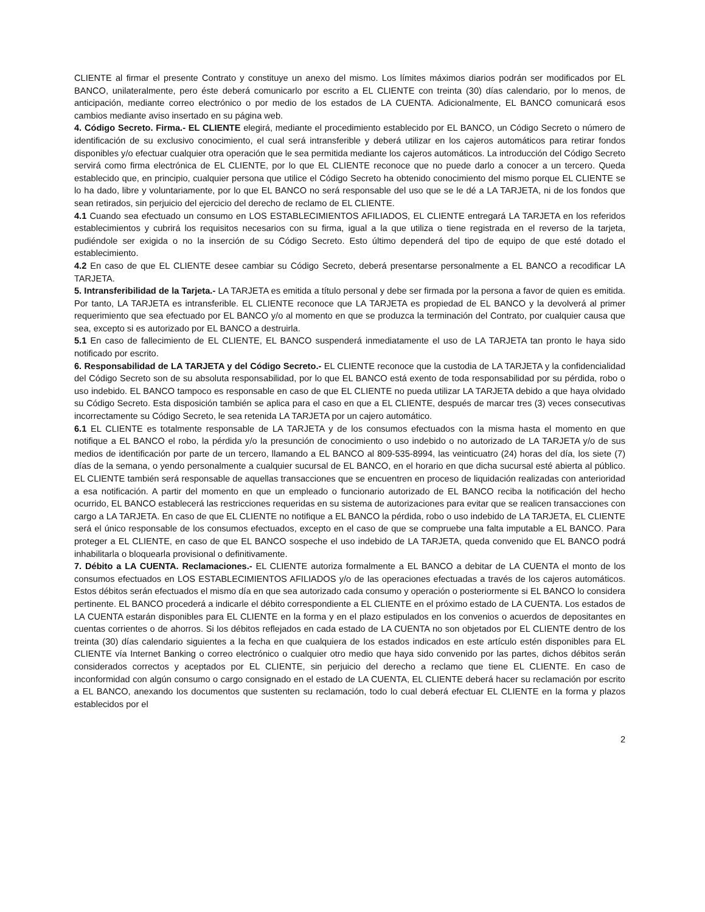CLIENTE al firmar el presente Contrato y constituye un anexo del mismo. Los límites máximos diarios podrán ser modificados por EL BANCO, unilateralmente, pero éste deberá comunicarlo por escrito a EL CLIENTE con treinta (30) días calendario, por lo menos, de anticipación, mediante correo electrónico o por medio de los estados de LA CUENTA. Adicionalmente, EL BANCO comunicará esos cambios mediante aviso insertado en su página web.
4. Código Secreto. Firma.- EL CLIENTE elegirá, mediante el procedimiento establecido por EL BANCO, un Código Secreto o número de identificación de su exclusivo conocimiento, el cual será intransferible y deberá utilizar en los cajeros automáticos para retirar fondos disponibles y/o efectuar cualquier otra operación que le sea permitida mediante los cajeros automáticos. La introducción del Código Secreto servirá como firma electrónica de EL CLIENTE, por lo que EL CLIENTE reconoce que no puede darlo a conocer a un tercero. Queda establecido que, en principio, cualquier persona que utilice el Código Secreto ha obtenido conocimiento del mismo porque EL CLIENTE se lo ha dado, libre y voluntariamente, por lo que EL BANCO no será responsable del uso que se le dé a LA TARJETA, ni de los fondos que sean retirados, sin perjuicio del ejercicio del derecho de reclamo de EL CLIENTE.
4.1 Cuando sea efectuado un consumo en LOS ESTABLECIMIENTOS AFILIADOS, EL CLIENTE entregará LA TARJETA en los referidos establecimientos y cubrirá los requisitos necesarios con su firma, igual a la que utiliza o tiene registrada en el reverso de la tarjeta, pudiéndole ser exigida o no la inserción de su Código Secreto. Esto último dependerá del tipo de equipo de que esté dotado el establecimiento.
4.2 En caso de que EL CLIENTE desee cambiar su Código Secreto, deberá presentarse personalmente a EL BANCO a recodificar LA TARJETA.
5. Intransferibilidad de la Tarjeta.- LA TARJETA es emitida a título personal y debe ser firmada por la persona a favor de quien es emitida. Por tanto, LA TARJETA es intransferible. EL CLIENTE reconoce que LA TARJETA es propiedad de EL BANCO y la devolverá al primer requerimiento que sea efectuado por EL BANCO y/o al momento en que se produzca la terminación del Contrato, por cualquier causa que sea, excepto si es autorizado por EL BANCO a destruirla.
5.1 En caso de fallecimiento de EL CLIENTE, EL BANCO suspenderá inmediatamente el uso de LA TARJETA tan pronto le haya sido notificado por escrito.
6. Responsabilidad de LA TARJETA y del Código Secreto.- EL CLIENTE reconoce que la custodia de LA TARJETA y la confidencialidad del Código Secreto son de su absoluta responsabilidad, por lo que EL BANCO está exento de toda responsabilidad por su pérdida, robo o uso indebido. EL BANCO tampoco es responsable en caso de que EL CLIENTE no pueda utilizar LA TARJETA debido a que haya olvidado su Código Secreto. Esta disposición también se aplica para el caso en que a EL CLIENTE, después de marcar tres (3) veces consecutivas incorrectamente su Código Secreto, le sea retenida LA TARJETA por un cajero automático.
6.1 EL CLIENTE es totalmente responsable de LA TARJETA y de los consumos efectuados con la misma hasta el momento en que notifique a EL BANCO el robo, la pérdida y/o la presunción de conocimiento o uso indebido o no autorizado de LA TARJETA y/o de sus medios de identificación por parte de un tercero, llamando a EL BANCO al 809-535-8994, las veinticuatro (24) horas del día, los siete (7) días de la semana, o yendo personalmente a cualquier sucursal de EL BANCO, en el horario en que dicha sucursal esté abierta al público. EL CLIENTE también será responsable de aquellas transacciones que se encuentren en proceso de liquidación realizadas con anterioridad a esa notificación. A partir del momento en que un empleado o funcionario autorizado de EL BANCO reciba la notificación del hecho ocurrido, EL BANCO establecerá las restricciones requeridas en su sistema de autorizaciones para evitar que se realicen transacciones con cargo a LA TARJETA. En caso de que EL CLIENTE no notifique a EL BANCO la pérdida, robo o uso indebido de LA TARJETA, EL CLIENTE será el único responsable de los consumos efectuados, excepto en el caso de que se compruebe una falta imputable a EL BANCO. Para proteger a EL CLIENTE, en caso de que EL BANCO sospeche el uso indebido de LA TARJETA, queda convenido que EL BANCO podrá inhabilitarla o bloquearla provisional o definitivamente.
7. Débito a LA CUENTA. Reclamaciones.- EL CLIENTE autoriza formalmente a EL BANCO a debitar de LA CUENTA el monto de los consumos efectuados en LOS ESTABLECIMIENTOS AFILIADOS y/o de las operaciones efectuadas a través de los cajeros automáticos. Estos débitos serán efectuados el mismo día en que sea autorizado cada consumo y operación o posteriormente si EL BANCO lo considera pertinente. EL BANCO procederá a indicarle el débito correspondiente a EL CLIENTE en el próximo estado de LA CUENTA. Los estados de LA CUENTA estarán disponibles para EL CLIENTE en la forma y en el plazo estipulados en los convenios o acuerdos de depositantes en cuentas corrientes o de ahorros. Si los débitos reflejados en cada estado de LA CUENTA no son objetados por EL CLIENTE dentro de los treinta (30) días calendario siguientes a la fecha en que cualquiera de los estados indicados en este artículo estén disponibles para EL CLIENTE vía Internet Banking o correo electrónico o cualquier otro medio que haya sido convenido por las partes, dichos débitos serán considerados correctos y aceptados por EL CLIENTE, sin perjuicio del derecho a reclamo que tiene EL CLIENTE. En caso de inconformidad con algún consumo o cargo consignado en el estado de LA CUENTA, EL CLIENTE deberá hacer su reclamación por escrito a EL BANCO, anexando los documentos que sustenten su reclamación, todo lo cual deberá efectuar EL CLIENTE en la forma y plazos establecidos por el
2